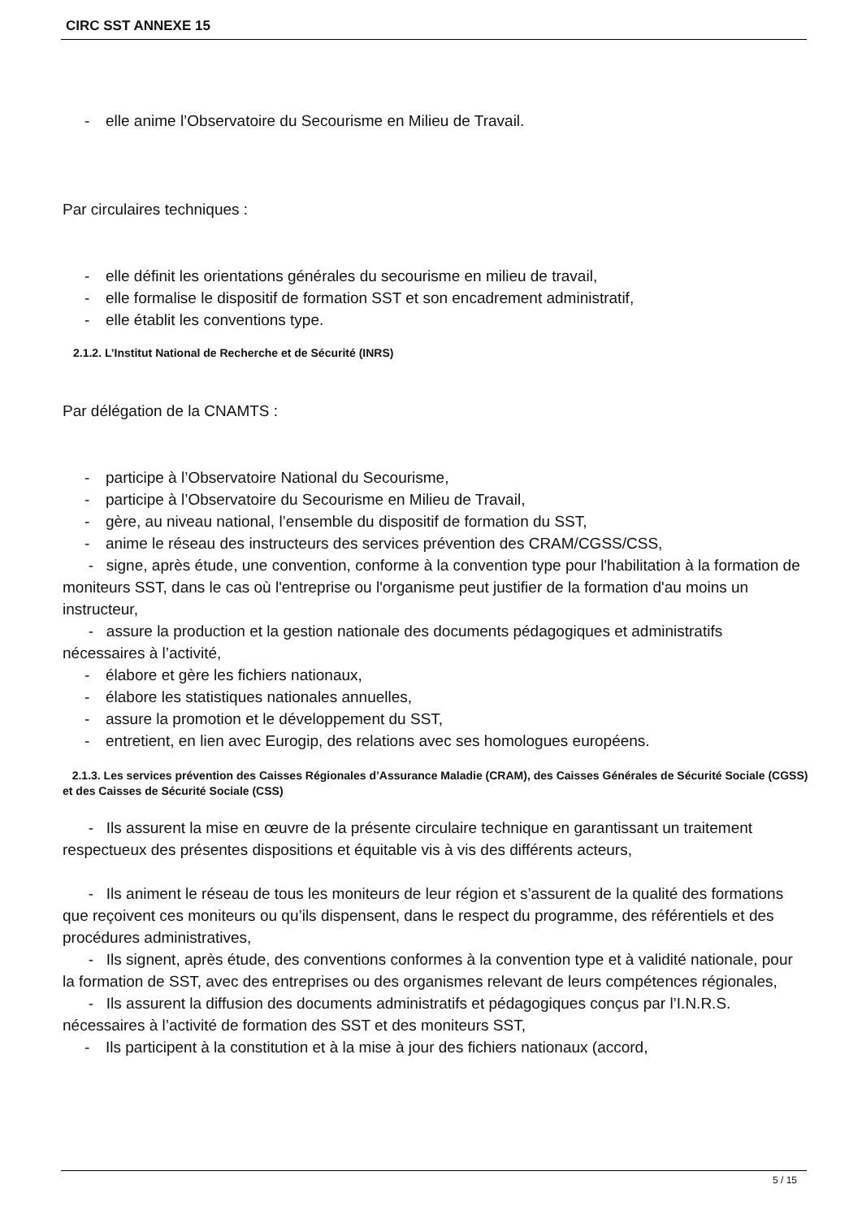CIRC SST ANNEXE 15
- elle anime l’Observatoire du Secourisme en Milieu de Travail.
Par circulaires techniques :
- elle définit les orientations générales du secourisme en milieu de travail,
- elle formalise le dispositif de formation SST et son encadrement administratif,
- elle établit les conventions type.
2.1.2. L’Institut National de Recherche et de Sécurité (INRS)
Par délégation de la CNAMTS :
- participe à l’Observatoire National du Secourisme,
- participe à l’Observatoire du Secourisme en Milieu de Travail,
- gère, au niveau national, l’ensemble du dispositif de formation du SST,
- anime le réseau des instructeurs des services prévention des CRAM/CGSS/CSS,
- signe, après étude, une convention, conforme à la convention type pour l'habilitation à la formation de moniteurs SST, dans le cas où l'entreprise ou l'organisme peut justifier de la formation d'au moins un instructeur,
- assure la production et la gestion nationale des documents pédagogiques et administratifs nécessaires à l’activité,
- élabore et gère les fichiers nationaux,
- élabore les statistiques nationales annuelles,
- assure la promotion et le développement du SST,
- entretient, en lien avec Eurogip, des relations avec ses homologues européens.
2.1.3. Les services prévention des Caisses Régionales d’Assurance Maladie (CRAM), des Caisses Générales de Sécurité Sociale (CGSS) et des Caisses de Sécurité Sociale (CSS)
- Ils assurent la mise en œuvre de la présente circulaire technique en garantissant un traitement respectueux des présentes dispositions et équitable vis à vis des différents acteurs,
- Ils animent le réseau de tous les moniteurs de leur région et s’assurent de la qualité des formations que reçoivent ces moniteurs ou qu’ils dispensent, dans le respect du programme, des référentiels et des procédures administratives,
- Ils signent, après étude, des conventions conformes à la convention type et à validité nationale, pour la formation de SST, avec des entreprises ou des organismes relevant de leurs compétences régionales,
- Ils assurent la diffusion des documents administratifs et pédagogiques conçus par l’I.N.R.S. nécessaires à l’activité de formation des SST et des moniteurs SST,
- Ils participent à la constitution et à la mise à jour des fichiers nationaux (accord,
5 / 15